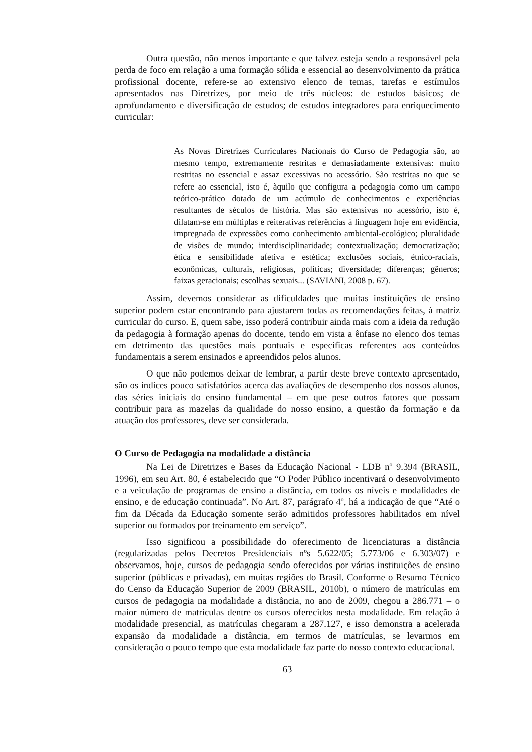Outra questão, não menos importante e que talvez esteja sendo a responsável pela perda de foco em relação a uma formação sólida e essencial ao desenvolvimento da prática profissional docente, refere-se ao extensivo elenco de temas, tarefas e estímulos apresentados nas Diretrizes, por meio de três núcleos: de estudos básicos; de aprofundamento e diversificação de estudos; de estudos integradores para enriquecimento curricular:
As Novas Diretrizes Curriculares Nacionais do Curso de Pedagogia são, ao mesmo tempo, extremamente restritas e demasiadamente extensivas: muito restritas no essencial e assaz excessivas no acessório. São restritas no que se refere ao essencial, isto é, àquilo que configura a pedagogia como um campo teórico-prático dotado de um acúmulo de conhecimentos e experiências resultantes de séculos de história. Mas são extensivas no acessório, isto é, dilatam-se em múltiplas e reiterativas referências à linguagem hoje em evidência, impregnada de expressões como conhecimento ambiental-ecológico; pluralidade de visões de mundo; interdisciplinaridade; contextualização; democratização; ética e sensibilidade afetiva e estética; exclusões sociais, étnico-raciais, econômicas, culturais, religiosas, políticas; diversidade; diferenças; gêneros; faixas geracionais; escolhas sexuais... (SAVIANI, 2008 p. 67).
Assim, devemos considerar as dificuldades que muitas instituições de ensino superior podem estar encontrando para ajustarem todas as recomendações feitas, à matriz curricular do curso. E, quem sabe, isso poderá contribuir ainda mais com a ideia da redução da pedagogia à formação apenas do docente, tendo em vista a ênfase no elenco dos temas em detrimento das questões mais pontuais e específicas referentes aos conteúdos fundamentais a serem ensinados e apreendidos pelos alunos.
O que não podemos deixar de lembrar, a partir deste breve contexto apresentado, são os índices pouco satisfatórios acerca das avaliações de desempenho dos nossos alunos, das séries iniciais do ensino fundamental – em que pese outros fatores que possam contribuir para as mazelas da qualidade do nosso ensino, a questão da formação e da atuação dos professores, deve ser considerada.
O Curso de Pedagogia na modalidade a distância
Na Lei de Diretrizes e Bases da Educação Nacional - LDB nº 9.394 (BRASIL, 1996), em seu Art. 80, é estabelecido que “O Poder Público incentivará o desenvolvimento e a veiculação de programas de ensino a distância, em todos os níveis e modalidades de ensino, e de educação continuada”. No Art. 87, parágrafo 4º, há a indicação de que “Até o fim da Década da Educação somente serão admitidos professores habilitados em nível superior ou formados por treinamento em serviço”.
Isso significou a possibilidade do oferecimento de licenciaturas a distância (regularizadas pelos Decretos Presidenciais nºs 5.622/05; 5.773/06 e 6.303/07) e observamos, hoje, cursos de pedagogia sendo oferecidos por várias instituições de ensino superior (públicas e privadas), em muitas regiões do Brasil. Conforme o Resumo Técnico do Censo da Educação Superior de 2009 (BRASIL, 2010b), o número de matrículas em cursos de pedagogia na modalidade a distância, no ano de 2009, chegou a 286.771 – o maior número de matrículas dentre os cursos oferecidos nesta modalidade. Em relação à modalidade presencial, as matrículas chegaram a 287.127, e isso demonstra a acelerada expansão da modalidade a distância, em termos de matrículas, se levarmos em consideração o pouco tempo que esta modalidade faz parte do nosso contexto educacional.
63